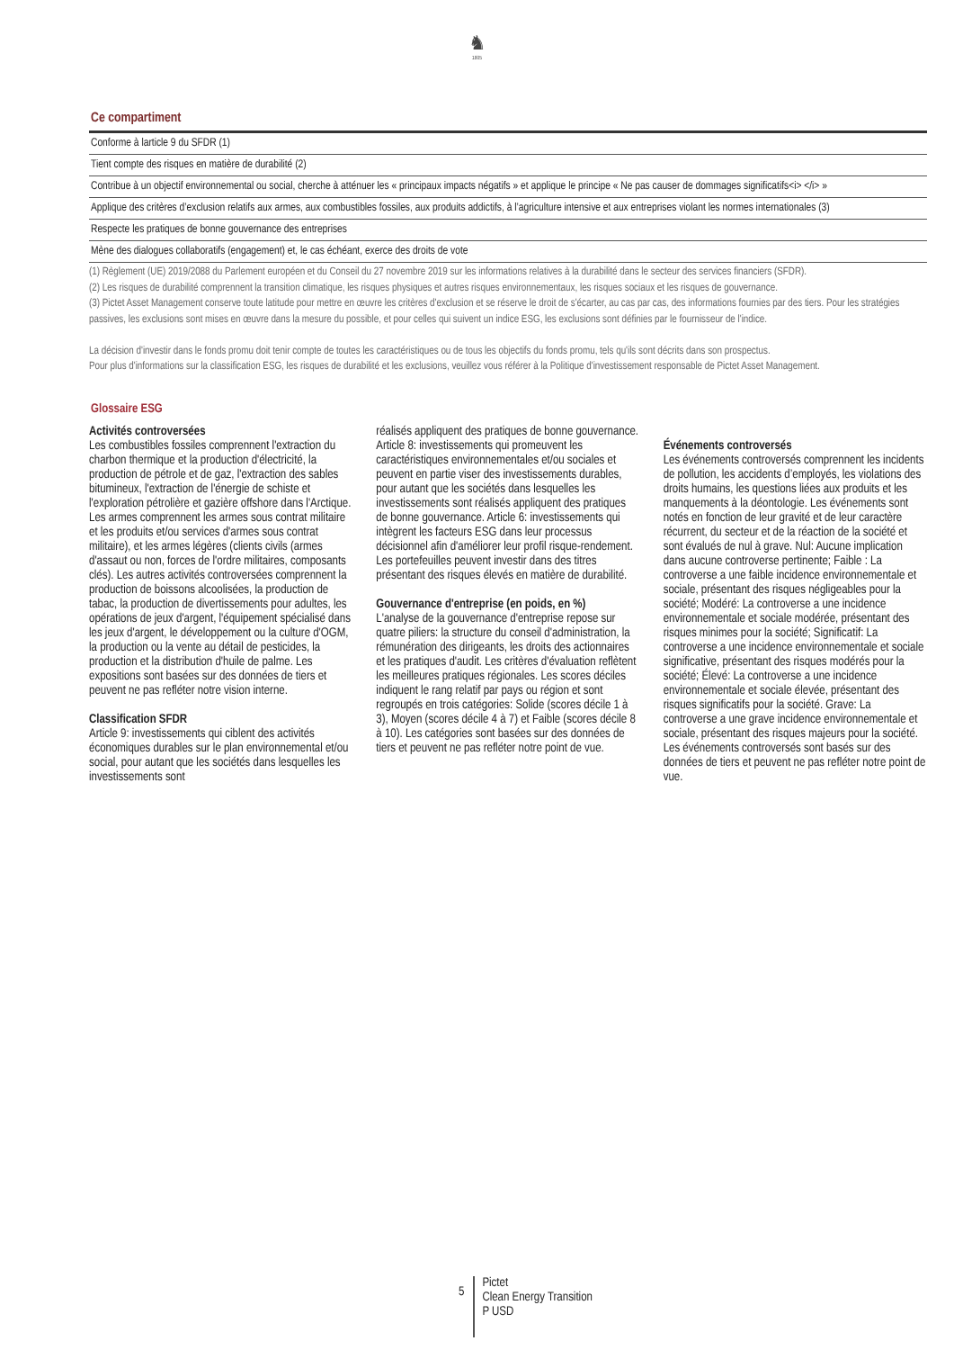♞
1805
Ce compartiment
| Conforme à larticle 9 du SFDR (1) |
| Tient compte des risques en matière de durabilité (2) |
| Contribue à un objectif environnemental ou social, cherche à atténuer les « principaux impacts négatifs » et applique le principe « Ne pas causer de dommages significatifs<i> </i> » |
| Applique des critères d’exclusion relatifs aux armes, aux combustibles fossiles, aux produits addictifs, à l’agriculture intensive et aux entreprises violant les normes internationales (3) |
| Respecte les pratiques de bonne gouvernance des entreprises |
| Mène des dialogues collaboratifs (engagement) et, le cas échéant, exerce des droits de vote |
(1) Règlement (UE) 2019/2088 du Parlement européen et du Conseil du 27 novembre 2019 sur les informations relatives à la durabilité dans le secteur des services financiers (SFDR).
(2) Les risques de durabilité comprennent la transition climatique, les risques physiques et autres risques environnementaux, les risques sociaux et les risques de gouvernance.
(3) Pictet Asset Management conserve toute latitude pour mettre en œuvre les critères d'exclusion et se réserve le droit de s'écarter, au cas par cas, des informations fournies par des tiers. Pour les stratégies passives, les exclusions sont mises en œuvre dans la mesure du possible, et pour celles qui suivent un indice ESG, les exclusions sont définies par le fournisseur de l'indice.
La décision d'investir dans le fonds promu doit tenir compte de toutes les caractéristiques ou de tous les objectifs du fonds promu, tels qu'ils sont décrits dans son prospectus.
Pour plus d'informations sur la classification ESG, les risques de durabilité et les exclusions, veuillez vous référer à la Politique d'investissement responsable de Pictet Asset Management.
Glossaire ESG
Activités controversées
Les combustibles fossiles comprennent l'extraction du charbon thermique et la production d'électricité, la production de pétrole et de gaz, l'extraction des sables bitumineux, l'extraction de l'énergie de schiste et l'exploration pétrolière et gazière offshore dans l'Arctique. Les armes comprennent les armes sous contrat militaire et les produits et/ou services d'armes sous contrat militaire), et les armes légères (clients civils (armes d'assaut ou non, forces de l'ordre militaires, composants clés). Les autres activités controversées comprennent la production de boissons alcoolisées, la production de tabac, la production de divertissements pour adultes, les opérations de jeux d'argent, l'équipement spécialisé dans les jeux d'argent, le développement ou la culture d'OGM, la production ou la vente au détail de pesticides, la production et la distribution d'huile de palme. Les expositions sont basées sur des données de tiers et peuvent ne pas refléter notre vision interne.
Classification SFDR
Article 9: investissements qui ciblent des activités économiques durables sur le plan environnemental et/ou social, pour autant que les sociétés dans lesquelles les investissements sont
réalisés appliquent des pratiques de bonne gouvernance. Article 8: investissements qui promeuvent les caractéristiques environnementales et/ou sociales et peuvent en partie viser des investissements durables, pour autant que les sociétés dans lesquelles les investissements sont réalisés appliquent des pratiques de bonne gouvernance. Article 6: investissements qui intègrent les facteurs ESG dans leur processus décisionnel afin d'améliorer leur profil risque-rendement. Les portefeuilles peuvent investir dans des titres présentant des risques élevés en matière de durabilité.
Gouvernance d'entreprise (en poids, en %)
L'analyse de la gouvernance d'entreprise repose sur quatre piliers: la structure du conseil d'administration, la rémunération des dirigeants, les droits des actionnaires et les pratiques d'audit. Les critères d'évaluation reflètent les meilleures pratiques régionales. Les scores déciles indiquent le rang relatif par pays ou région et sont regroupés en trois catégories: Solide (scores décile 1 à 3), Moyen (scores décile 4 à 7) et Faible (scores décile 8 à 10). Les catégories sont basées sur des données de tiers et peuvent ne pas refléter notre point de vue.
Événements controversés
Les événements controversés comprennent les incidents de pollution, les accidents d’employés, les violations des droits humains, les questions liées aux produits et les manquements à la déontologie. Les événements sont notés en fonction de leur gravité et de leur caractère récurrent, du secteur et de la réaction de la société et sont évalués de nul à grave. Nul: Aucune implication dans aucune controverse pertinente; Faible : La controverse a une faible incidence environnementale et sociale, présentant des risques négligeables pour la société; Modéré: La controverse a une incidence environnementale et sociale modérée, présentant des risques minimes pour la société; Significatif: La controverse a une incidence environnementale et sociale significative, présentant des risques modérés pour la société; Élevé: La controverse a une incidence environnementale et sociale élevée, présentant des risques significatifs pour la société. Grave: La controverse a une grave incidence environnementale et sociale, présentant des risques majeurs pour la société. Les événements controversés sont basés sur des données de tiers et peuvent ne pas refléter notre point de vue.
5
Pictet
Clean Energy Transition
P USD